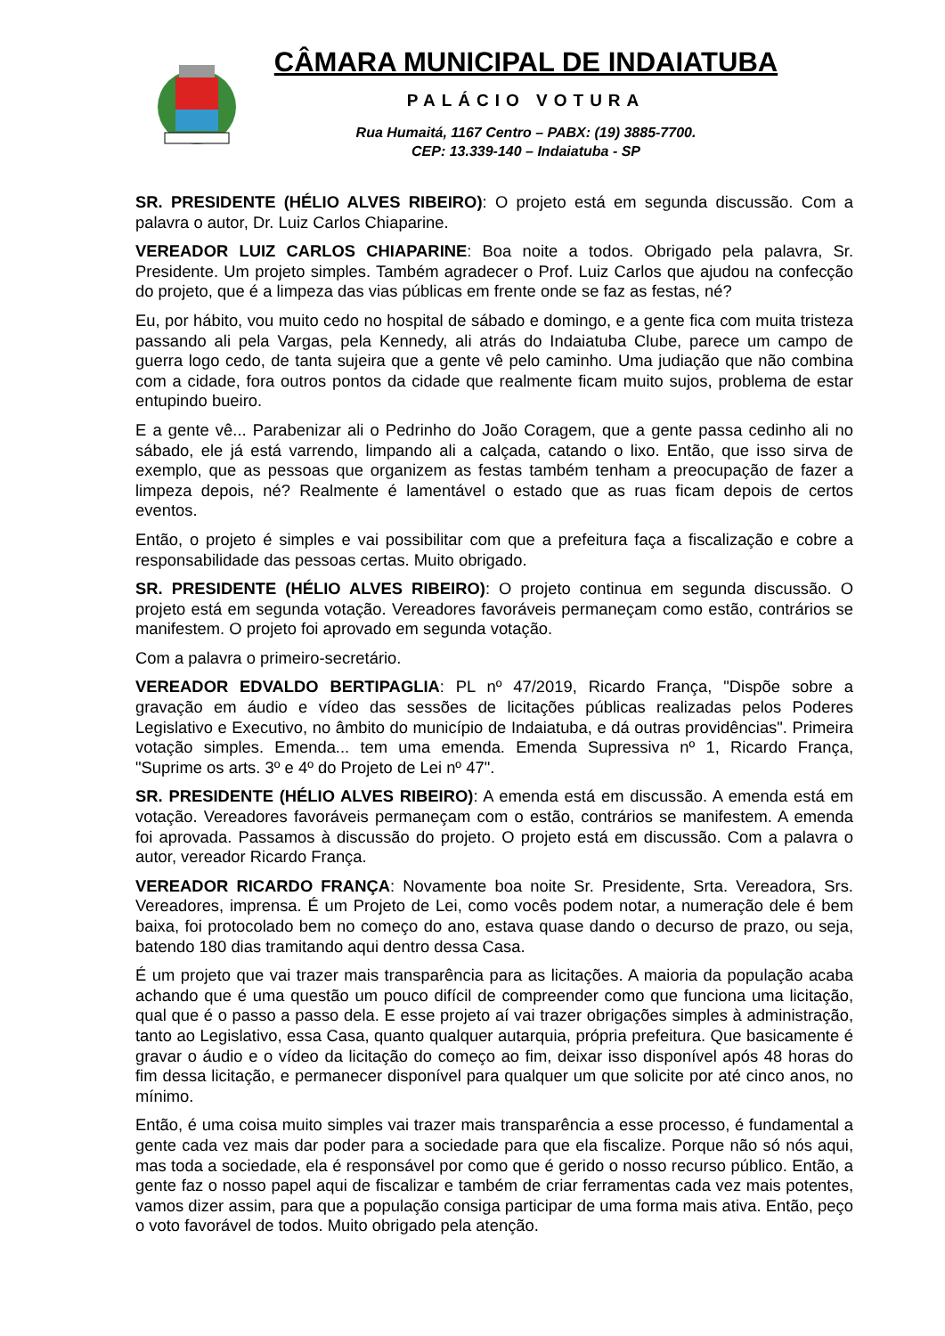CÂMARA MUNICIPAL DE INDAIATUBA
PALÁCIO VOTURA
Rua Humaitá, 1167 Centro – PABX: (19) 3885-7700.
CEP: 13.339-140 – Indaiatuba - SP
SR. PRESIDENTE (HÉLIO ALVES RIBEIRO): O projeto está em segunda discussão. Com a palavra o autor, Dr. Luiz Carlos Chiaparine.
VEREADOR LUIZ CARLOS CHIAPARINE: Boa noite a todos. Obrigado pela palavra, Sr. Presidente. Um projeto simples. Também agradecer o Prof. Luiz Carlos que ajudou na confecção do projeto, que é a limpeza das vias públicas em frente onde se faz as festas, né?
Eu, por hábito, vou muito cedo no hospital de sábado e domingo, e a gente fica com muita tristeza passando ali pela Vargas, pela Kennedy, ali atrás do Indaiatuba Clube, parece um campo de guerra logo cedo, de tanta sujeira que a gente vê pelo caminho. Uma judiação que não combina com a cidade, fora outros pontos da cidade que realmente ficam muito sujos, problema de estar entupindo bueiro.
E a gente vê... Parabenizar ali o Pedrinho do João Coragem, que a gente passa cedinho ali no sábado, ele já está varrendo, limpando ali a calçada, catando o lixo. Então, que isso sirva de exemplo, que as pessoas que organizem as festas também tenham a preocupação de fazer a limpeza depois, né? Realmente é lamentável o estado que as ruas ficam depois de certos eventos.
Então, o projeto é simples e vai possibilitar com que a prefeitura faça a fiscalização e cobre a responsabilidade das pessoas certas. Muito obrigado.
SR. PRESIDENTE (HÉLIO ALVES RIBEIRO): O projeto continua em segunda discussão. O projeto está em segunda votação. Vereadores favoráveis permaneçam como estão, contrários se manifestem. O projeto foi aprovado em segunda votação.
Com a palavra o primeiro-secretário.
VEREADOR EDVALDO BERTIPAGLIA: PL nº 47/2019, Ricardo França, "Dispõe sobre a gravação em áudio e vídeo das sessões de licitações públicas realizadas pelos Poderes Legislativo e Executivo, no âmbito do município de Indaiatuba, e dá outras providências". Primeira votação simples. Emenda... tem uma emenda. Emenda Supressiva nº 1, Ricardo França, "Suprime os arts. 3º e 4º do Projeto de Lei nº 47".
SR. PRESIDENTE (HÉLIO ALVES RIBEIRO): A emenda está em discussão. A emenda está em votação. Vereadores favoráveis permaneçam com o estão, contrários se manifestem. A emenda foi aprovada. Passamos à discussão do projeto. O projeto está em discussão. Com a palavra o autor, vereador Ricardo França.
VEREADOR RICARDO FRANÇA: Novamente boa noite Sr. Presidente, Srta. Vereadora, Srs. Vereadores, imprensa. É um Projeto de Lei, como vocês podem notar, a numeração dele é bem baixa, foi protocolado bem no começo do ano, estava quase dando o decurso de prazo, ou seja, batendo 180 dias tramitando aqui dentro dessa Casa.
É um projeto que vai trazer mais transparência para as licitações. A maioria da população acaba achando que é uma questão um pouco difícil de compreender como que funciona uma licitação, qual que é o passo a passo dela. E esse projeto aí vai trazer obrigações simples à administração, tanto ao Legislativo, essa Casa, quanto qualquer autarquia, própria prefeitura. Que basicamente é gravar o áudio e o vídeo da licitação do começo ao fim, deixar isso disponível após 48 horas do fim dessa licitação, e permanecer disponível para qualquer um que solicite por até cinco anos, no mínimo.
Então, é uma coisa muito simples vai trazer mais transparência a esse processo, é fundamental a gente cada vez mais dar poder para a sociedade para que ela fiscalize. Porque não só nós aqui, mas toda a sociedade, ela é responsável por como que é gerido o nosso recurso público. Então, a gente faz o nosso papel aqui de fiscalizar e também de criar ferramentas cada vez mais potentes, vamos dizer assim, para que a população consiga participar de uma forma mais ativa. Então, peço o voto favorável de todos. Muito obrigado pela atenção.